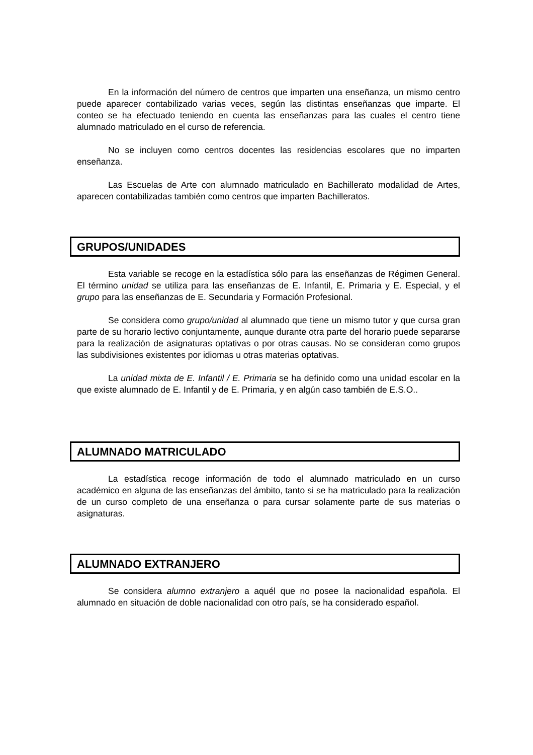En la información del número de centros que imparten una enseñanza, un mismo centro puede aparecer contabilizado varias veces, según las distintas enseñanzas que imparte. El conteo se ha efectuado teniendo en cuenta las enseñanzas para las cuales el centro tiene alumnado matriculado en el curso de referencia.
No se incluyen como centros docentes las residencias escolares que no imparten enseñanza.
Las Escuelas de Arte con alumnado matriculado en Bachillerato modalidad de Artes, aparecen contabilizadas también como centros que imparten Bachilleratos.
GRUPOS/UNIDADES
Esta variable se recoge en la estadística sólo para las enseñanzas de Régimen General. El término unidad se utiliza para las enseñanzas de E. Infantil, E. Primaria y E. Especial, y el grupo para las enseñanzas de E. Secundaria y Formación Profesional.
Se considera como grupo/unidad al alumnado que tiene un mismo tutor y que cursa gran parte de su horario lectivo conjuntamente, aunque durante otra parte del horario puede separarse para la realización de asignaturas optativas o por otras causas. No se consideran como grupos las subdivisiones existentes por idiomas u otras materias optativas.
La unidad mixta de E. Infantil / E. Primaria se ha definido como una unidad escolar en la que existe alumnado de E. Infantil y de E. Primaria, y en algún caso también de E.S.O..
ALUMNADO MATRICULADO
La estadística recoge información de todo el alumnado matriculado en un curso académico en alguna de las enseñanzas del ámbito, tanto si se ha matriculado para la realización de un curso completo de una enseñanza o para cursar solamente parte de sus materias o asignaturas.
ALUMNADO EXTRANJERO
Se considera alumno extranjero a aquél que no posee la nacionalidad española. El alumnado en situación de doble nacionalidad con otro país, se ha considerado español.